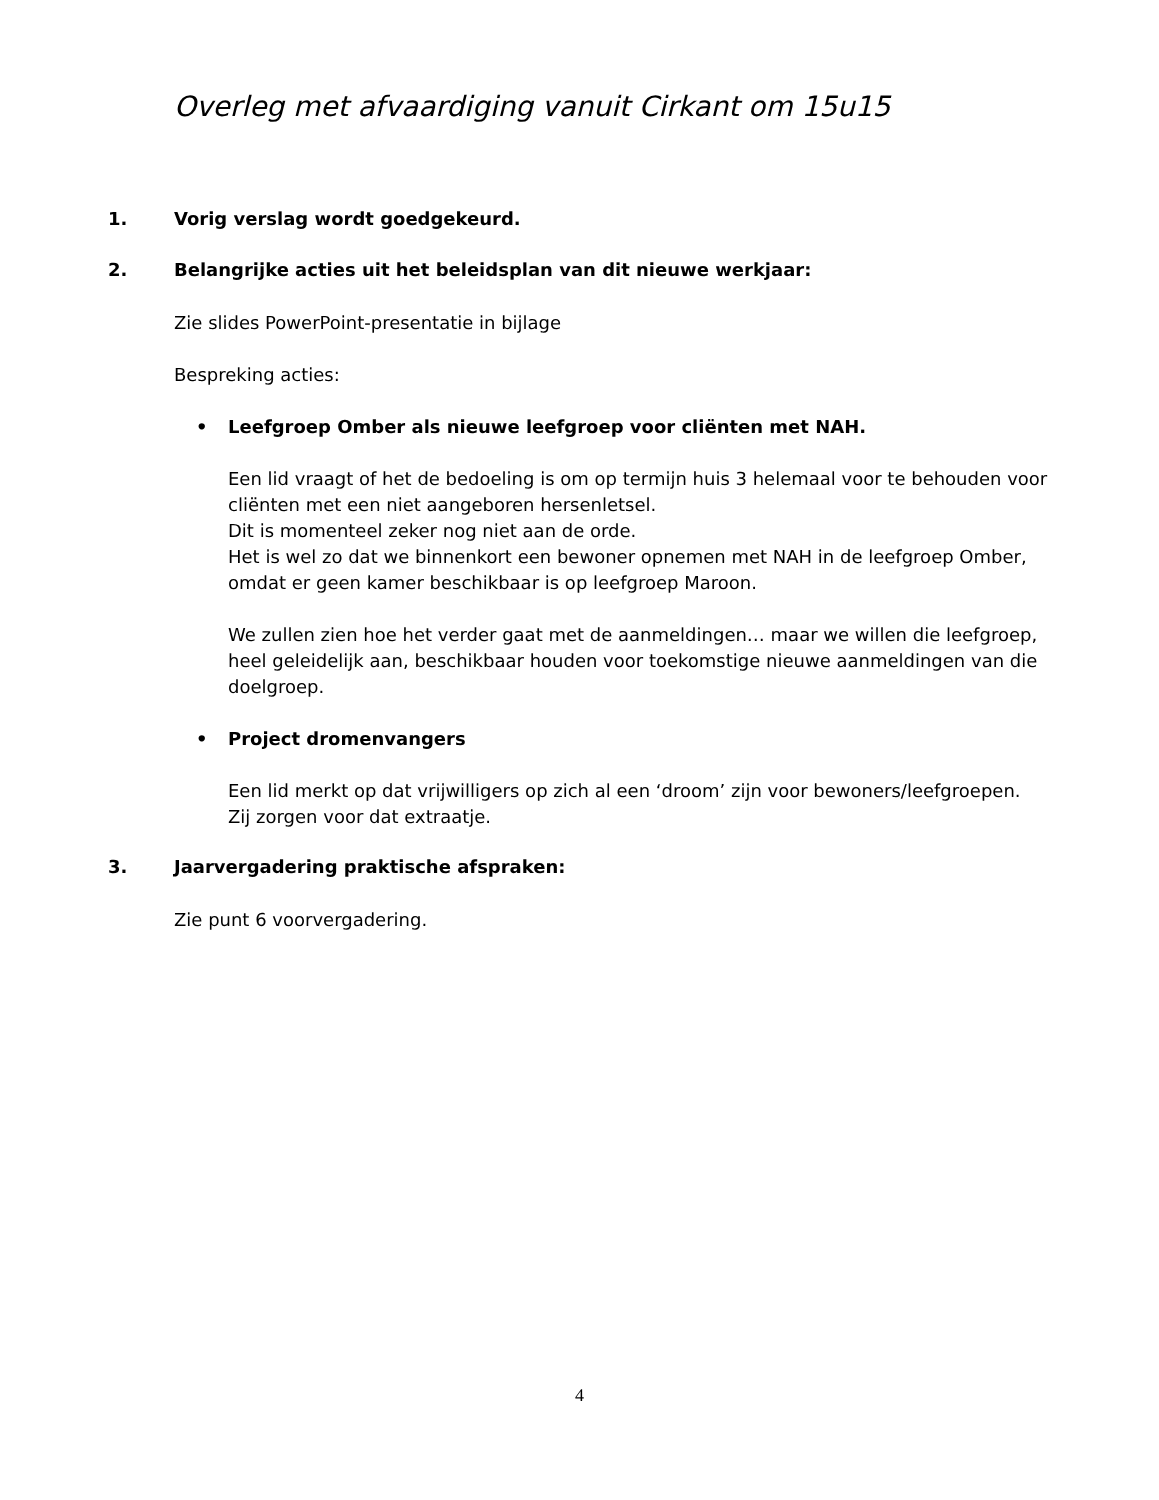Overleg met afvaardiging vanuit Cirkant om 15u15
1. Vorig verslag wordt goedgekeurd.
2. Belangrijke acties uit het beleidsplan van dit nieuwe werkjaar:
Zie slides PowerPoint-presentatie in bijlage
Bespreking acties:
• Leefgroep Omber als nieuwe leefgroep voor cliënten met NAH.
Een lid vraagt of het de bedoeling is om op termijn huis 3 helemaal voor te behouden voor cliënten met een niet aangeboren hersenletsel.
Dit is momenteel zeker nog niet aan de orde.
Het is wel zo dat we binnenkort een bewoner opnemen met NAH in de leefgroep Omber, omdat er geen kamer beschikbaar is op leefgroep Maroon.
We zullen zien hoe het verder gaat met de aanmeldingen… maar we willen die leefgroep, heel geleidelijk aan, beschikbaar houden voor toekomstige nieuwe aanmeldingen van die doelgroep.
• Project dromenvangers
Een lid merkt op dat vrijwilligers op zich al een ‘droom’ zijn voor bewoners/leefgroepen.
Zij zorgen voor dat extraatje.
3. Jaarvergadering praktische afspraken:
Zie punt 6 voorvergadering.
4